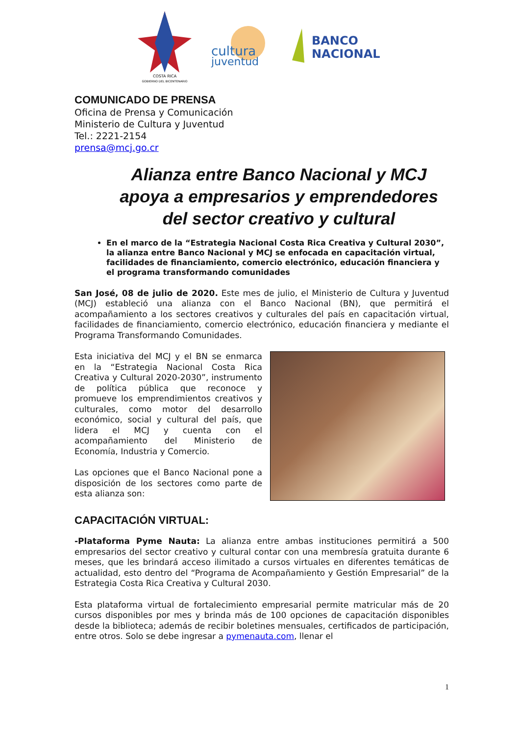COSTA RICA
GOBIERNO DEL BICENTENARIO
cultura
juventud
BANCO
NACIONAL
COMUNICADO DE PRENSA
Oficina de Prensa y Comunicación
Ministerio de Cultura y Juventud
Tel.: 2221-2154
prensa@mcj.go.cr
Alianza entre Banco Nacional y MCJ apoya a empresarios y emprendedores del sector creativo y cultural
En el marco de la “Estrategia Nacional Costa Rica Creativa y Cultural 2030”, la alianza entre Banco Nacional y MCJ se enfocada en capacitación virtual, facilidades de financiamiento, comercio electrónico, educación financiera y el programa transformando comunidades
San José, 08 de julio de 2020. Este mes de julio, el Ministerio de Cultura y Juventud (MCJ) estableció una alianza con el Banco Nacional (BN), que permitirá el acompañamiento a los sectores creativos y culturales del país en capacitación virtual, facilidades de financiamiento, comercio electrónico, educación financiera y mediante el Programa Transformando Comunidades.
Esta iniciativa del MCJ y el BN se enmarca en la “Estrategia Nacional Costa Rica Creativa y Cultural 2020-2030”, instrumento de política pública que reconoce y promueve los emprendimientos creativos y culturales, como motor del desarrollo económico, social y cultural del país, que lidera el MCJ y cuenta con el acompañamiento del Ministerio de Economía, Industria y Comercio.
Las opciones que el Banco Nacional pone a disposición de los sectores como parte de esta alianza son:
CAPACITACIÓN VIRTUAL:
-Plataforma Pyme Nauta: La alianza entre ambas instituciones permitirá a 500 empresarios del sector creativo y cultural contar con una membresía gratuita durante 6 meses, que les brindará acceso ilimitado a cursos virtuales en diferentes temáticas de actualidad, esto dentro del “Programa de Acompañamiento y Gestión Empresarial” de la Estrategia Costa Rica Creativa y Cultural 2030.
Esta plataforma virtual de fortalecimiento empresarial permite matricular más de 20 cursos disponibles por mes y brinda más de 100 opciones de capacitación disponibles desde la biblioteca; además de recibir boletines mensuales, certificados de participación, entre otros. Solo se debe ingresar a pymenauta.com, llenar el
1